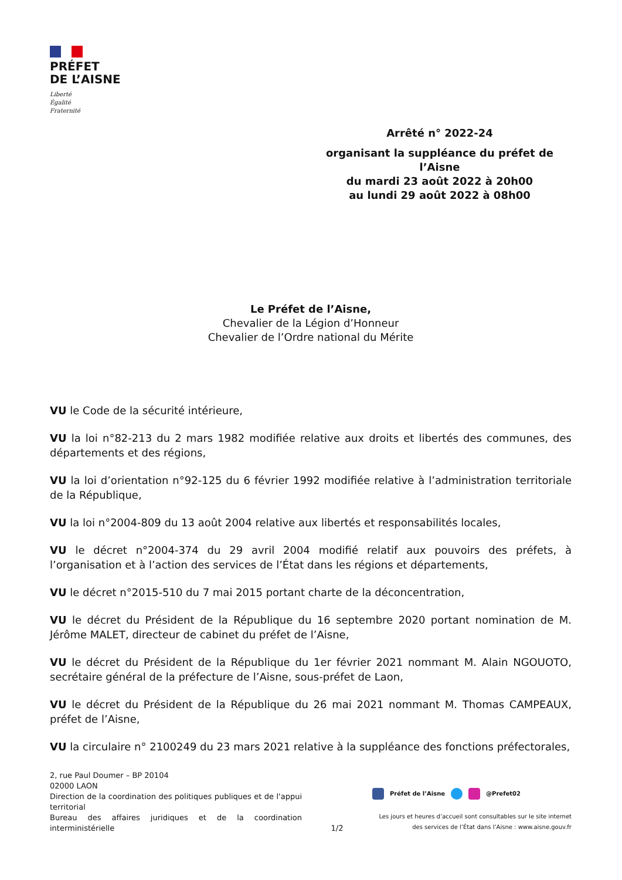PRÉFET
DE L’AISNE
Liberté
Égalité
Fraternité
Arrêté n° 2022-24
organisant la suppléance du préfet de l’Aisne
du mardi 23 août 2022 à 20h00
au lundi 29 août 2022 à 08h00
Le Préfet de l’Aisne,
Chevalier de la Légion d’Honneur
Chevalier de l’Ordre national du Mérite
VU le Code de la sécurité intérieure,
VU la loi n°82-213 du 2 mars 1982 modifiée relative aux droits et libertés des communes, des départements et des régions,
VU la loi d’orientation n°92-125 du 6 février 1992 modifiée relative à l’administration territoriale de la République,
VU la loi n°2004-809 du 13 août 2004 relative aux libertés et responsabilités locales,
VU le décret n°2004-374 du 29 avril 2004 modifié relatif aux pouvoirs des préfets, à l’organisation et à l’action des services de l’État dans les régions et départements,
VU le décret n°2015-510 du 7 mai 2015 portant charte de la déconcentration,
VU le décret du Président de la République du 16 septembre 2020 portant nomination de M. Jérôme MALET, directeur de cabinet du préfet de l’Aisne,
VU le décret du Président de la République du 1er février 2021 nommant M. Alain NGOUOTO, secrétaire général de la préfecture de l’Aisne, sous-préfet de Laon,
VU le décret du Président de la République du 26 mai 2021 nommant M. Thomas CAMPEAUX, préfet de l’Aisne,
VU la circulaire n° 2100249 du 23 mars 2021 relative à la suppléance des fonctions préfectorales,
2, rue Paul Doumer – BP 20104
02000 LAON
Direction de la coordination des politiques publiques et de l'appui territorial
Bureau des affaires juridiques et de la coordination interministérielle
1/2
Préfet de l’Aisne @Prefet02
Les jours et heures d’accueil sont consultables sur le site internet des services de l’État dans l’Aisne : www.aisne.gouv.fr